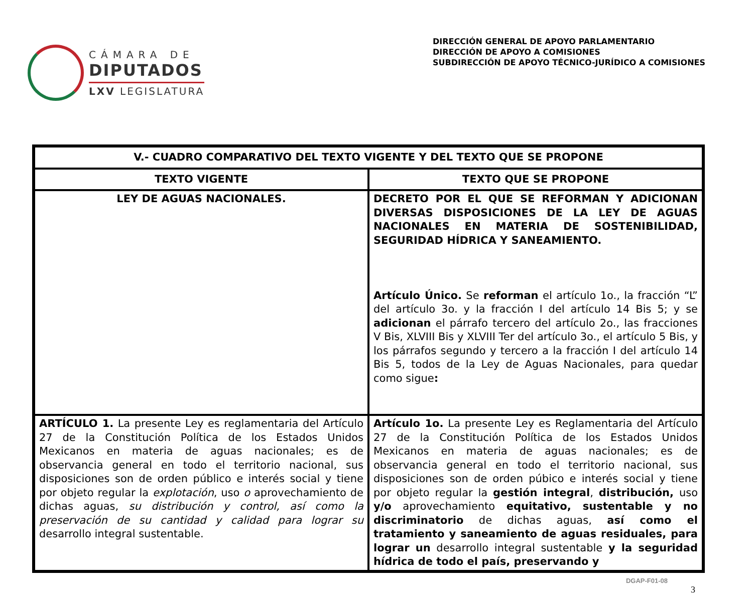CÁMARA DE
DIPUTADOS
LXV LEGISLATURA
DIRECCIÓN GENERAL DE APOYO PARLAMENTARIO
DIRECCIÓN DE APOYO A COMISIONES
SUBDIRECCIÓN DE APOYO TÉCNICO-JURÍDICO A COMISIONES
| V.- CUADRO COMPARATIVO DEL TEXTO VIGENTE Y DEL TEXTO QUE SE PROPONE | |
| --- | --- |
| TEXTO VIGENTE | TEXTO QUE SE PROPONE |
| LEY DE AGUAS NACIONALES. | DECRETO POR EL QUE SE REFORMAN Y ADICIONAN DIVERSAS DISPOSICIONES DE LA LEY DE AGUAS NACIONALES EN MATERIA DE SOSTENIBILIDAD, SEGURIDAD HÍDRICA Y SANEAMIENTO. Artículo Único. Se reforman el artículo 1o., la fracción “L” del artículo 3o. y la fracción I del artículo 14 Bis 5; y se adicionan el párrafo tercero del artículo 2o., las fracciones V Bis, XLVIII Bis y XLVIII Ter del artículo 3o., el artículo 5 Bis, y los párrafos segundo y tercero a la fracción I del artículo 14 Bis 5, todos de la Ley de Aguas Nacionales, para quedar como sigue : |
| ARTÍCULO 1. La presente Ley es reglamentaria del Artículo 27 de la Constitución Política de los Estados Unidos Mexicanos en materia de aguas nacionales; es de observancia general en todo el territorio nacional, sus disposiciones son de orden público e interés social y tiene por objeto regular la explotación , uso o aprovechamiento de dichas aguas, su distribución y control, así como la preservación de su cantidad y calidad para lograr su desarrollo integral sustentable. | Artículo 1o. La presente Ley es Reglamentaria del Artículo 27 de la Constitución Política de los Estados Unidos Mexicanos en materia de aguas nacionales; es de observancia general en todo el territorio nacional, sus disposiciones son de orden púbico e interés social y tiene por objeto regular la gestión integral , distribución, uso y/o aprovechamiento equitativo, sustentable y no discriminatorio de dichas aguas, así como el tratamiento y saneamiento de aguas residuales, para lograr un desarrollo integral sustentable y la seguridad hídrica de todo el país, preservando y |
DGAP-F01-08
3